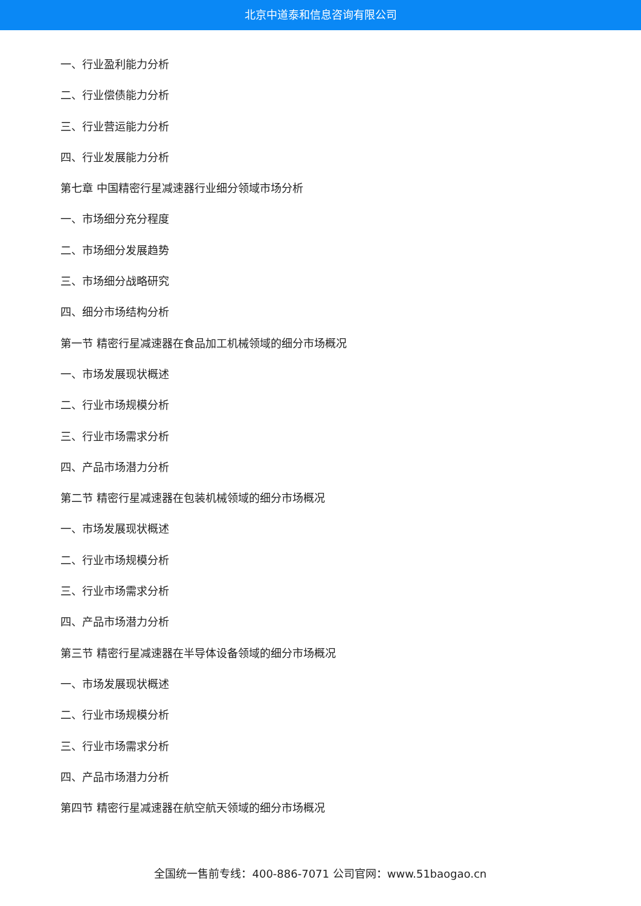北京中道泰和信息咨询有限公司
一、行业盈利能力分析
二、行业偿债能力分析
三、行业营运能力分析
四、行业发展能力分析
第七章 中国精密行星减速器行业细分领域市场分析
一、市场细分充分程度
二、市场细分发展趋势
三、市场细分战略研究
四、细分市场结构分析
第一节 精密行星减速器在食品加工机械领域的细分市场概况
一、市场发展现状概述
二、行业市场规模分析
三、行业市场需求分析
四、产品市场潜力分析
第二节 精密行星减速器在包装机械领域的细分市场概况
一、市场发展现状概述
二、行业市场规模分析
三、行业市场需求分析
四、产品市场潜力分析
第三节 精密行星减速器在半导体设备领域的细分市场概况
一、市场发展现状概述
二、行业市场规模分析
三、行业市场需求分析
四、产品市场潜力分析
第四节 精密行星减速器在航空航天领域的细分市场概况
全国统一售前专线：400-886-7071 公司官网：www.51baogao.cn